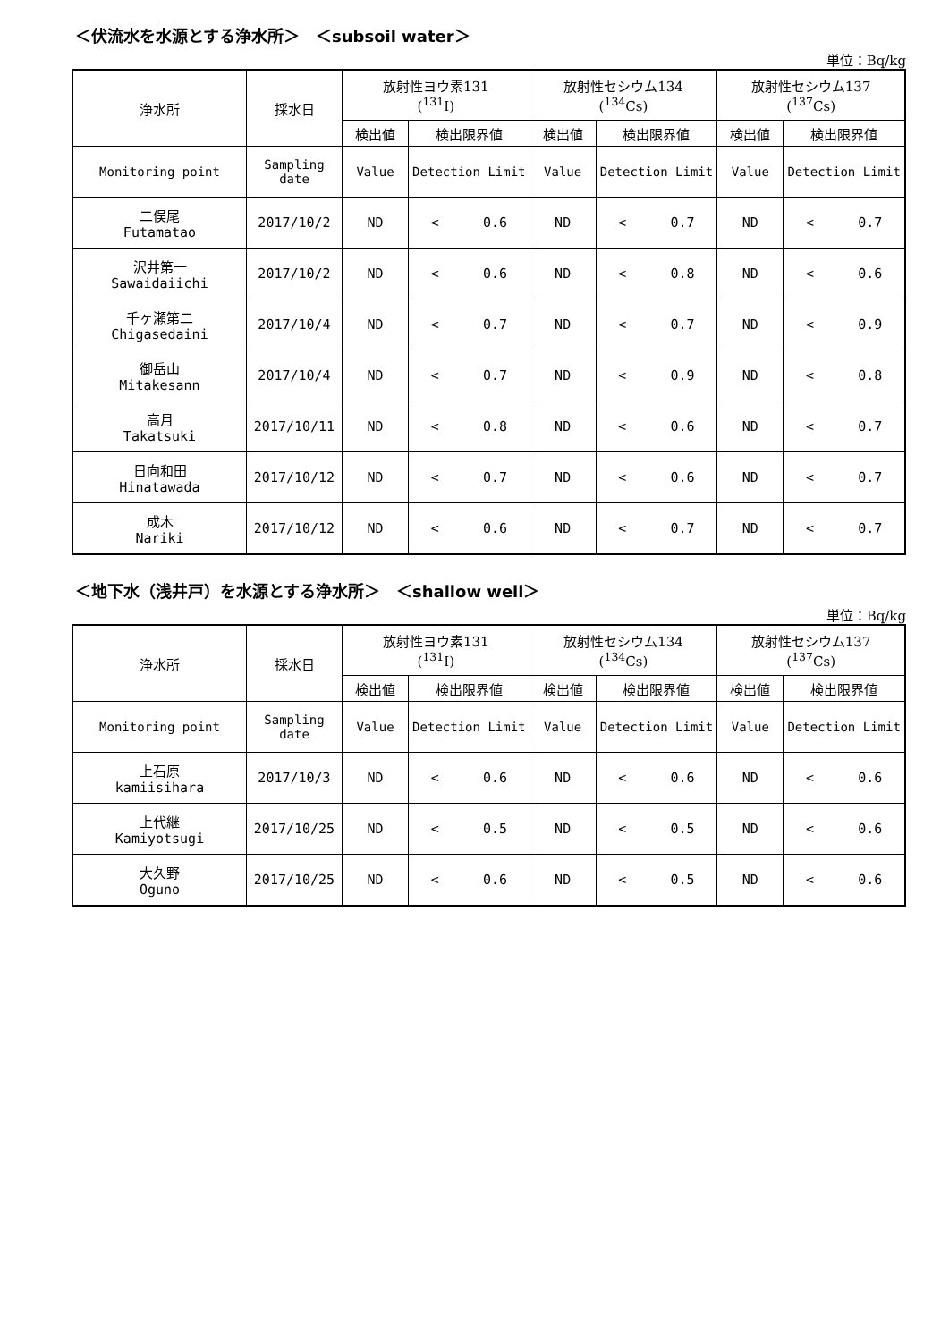＜伏流水を水源とする浄水所＞　＜subsoil water＞
単位：Bq/kg
| 浄水所 | 採水日 | 放射性ヨウ素131 (<sup>131</sup>I) | | 放射性セシウム134 (<sup>134</sup>Cs) | | 放射性セシウム137 (<sup>137</sup>Cs) | |
| | | 検出値 | 検出限界値 | 検出値 | 検出限界値 | 検出値 | 検出限界値 |
| Monitoring point | Sampling date | Value | Detection Limit | Value | Detection Limit | Value | Detection Limit |
| 二俣尾 Futamatao | 2017/10/2 | ND | < 0.6 | ND | < 0.7 | ND | < 0.7 |
| 沢井第一 Sawaidaiichi | 2017/10/2 | ND | < 0.6 | ND | < 0.8 | ND | < 0.6 |
| 千ヶ瀬第二 Chigasedaini | 2017/10/4 | ND | < 0.7 | ND | < 0.7 | ND | < 0.9 |
| 御岳山 Mitakesann | 2017/10/4 | ND | < 0.7 | ND | < 0.9 | ND | < 0.8 |
| 高月 Takatsuki | 2017/10/11 | ND | < 0.8 | ND | < 0.6 | ND | < 0.7 |
| 日向和田 Hinatawada | 2017/10/12 | ND | < 0.7 | ND | < 0.6 | ND | < 0.7 |
| 成木 Nariki | 2017/10/12 | ND | < 0.6 | ND | < 0.7 | ND | < 0.7 |
＜地下水（浅井戸）を水源とする浄水所＞　＜shallow well＞
単位：Bq/kg
| 浄水所 | 採水日 | 放射性ヨウ素131 (<sup>131</sup>I) | | 放射性セシウム134 (<sup>134</sup>Cs) | | 放射性セシウム137 (<sup>137</sup>Cs) | |
| | | 検出値 | 検出限界値 | 検出値 | 検出限界値 | 検出値 | 検出限界値 |
| Monitoring point | Sampling date | Value | Detection Limit | Value | Detection Limit | Value | Detection Limit |
| 上石原 kamiisihara | 2017/10/3 | ND | < 0.6 | ND | < 0.6 | ND | < 0.6 |
| 上代継 Kamiyotsugi | 2017/10/25 | ND | < 0.5 | ND | < 0.5 | ND | < 0.6 |
| 大久野 Oguno | 2017/10/25 | ND | < 0.6 | ND | < 0.5 | ND | < 0.6 |